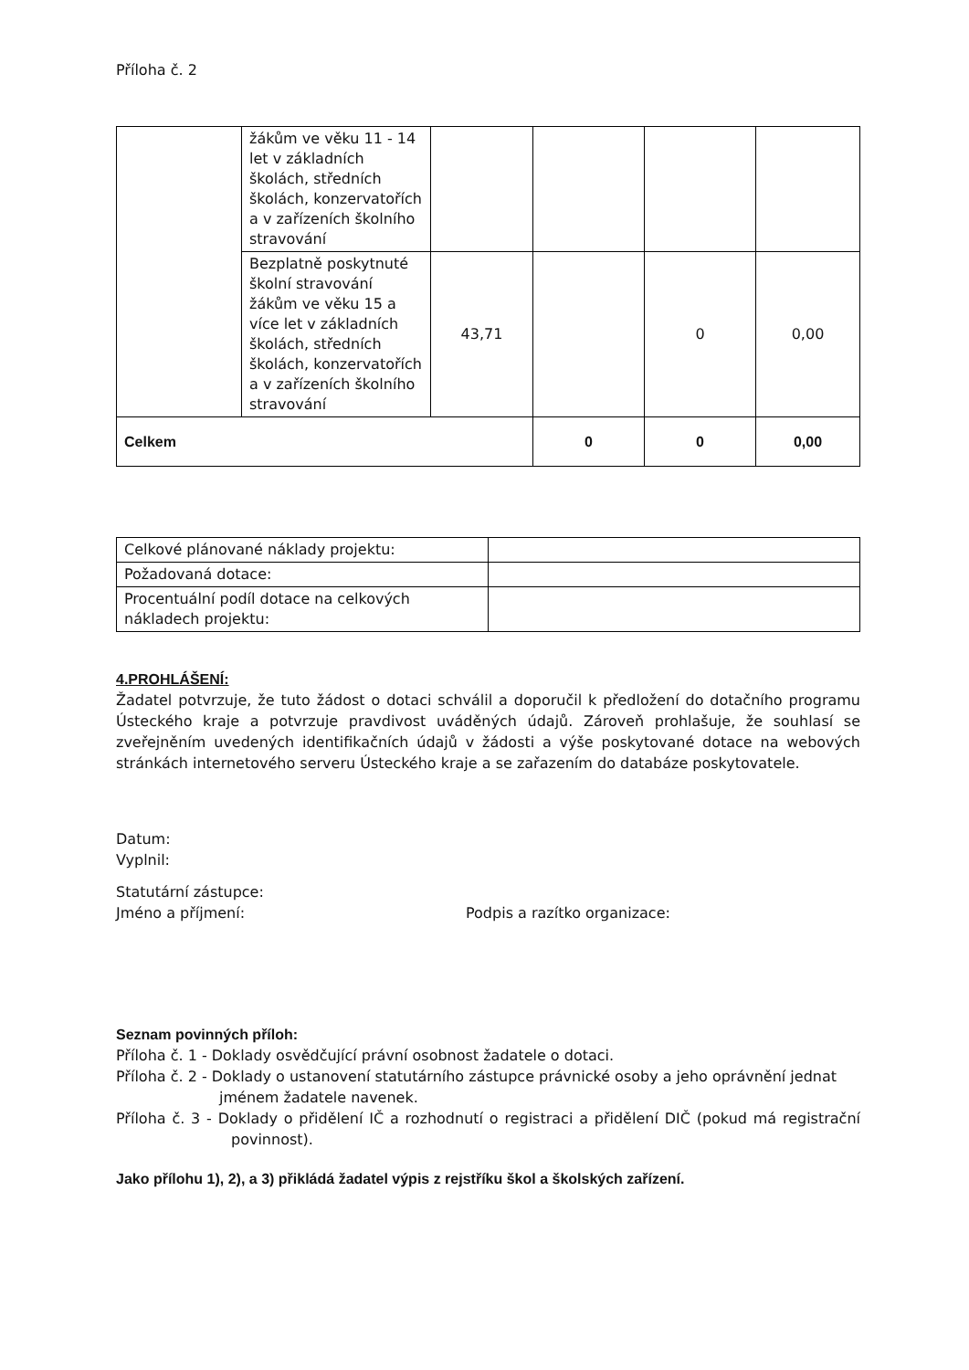Příloha č. 2
| | žákům ve věku 11 - 14 let v základních školách, středních školách, konzervatořích a v zařízeních školního stravování | | | | |
| | Bezplatně poskytnuté školní stravování žákům ve věku 15 a více let v základních školách, středních školách, konzervatořích a v zařízeních školního stravování | 43,71 | | 0 | 0,00 |
| Celkem | | | 0 | 0 | 0,00 |
| Celkové plánované náklady projektu: | |
| Požadovaná dotace: | |
| Procentuální podíl dotace na celkových nákladech projektu: | |
4.PROHLÁŠENÍ:
Žadatel potvrzuje, že tuto žádost o dotaci schválil a doporučil k předložení do dotačního programu Ústeckého kraje a potvrzuje pravdivost uváděných údajů. Zároveň prohlašuje, že souhlasí se zveřejněním uvedených identifikačních údajů v žádosti a výše poskytované dotace na webových stránkách internetového serveru Ústeckého kraje a se zařazením do databáze poskytovatele.
Datum:
Vyplnil:
Statutární zástupce:
Jméno a příjmení: Podpis a razítko organizace:
Seznam povinných příloh:
Příloha č. 1 - Doklady osvědčující právní osobnost žadatele o dotaci.
Příloha č. 2 - Doklady o ustanovení statutárního zástupce právnické osoby a jeho oprávnění jednat jménem žadatele navenek.
Příloha č. 3 - Doklady o přidělení IČ a rozhodnutí o registraci a přidělení DIČ (pokud má registrační povinnost).
Jako přílohu 1), 2), a 3) přikládá žadatel výpis z rejstříku škol a školských zařízení.